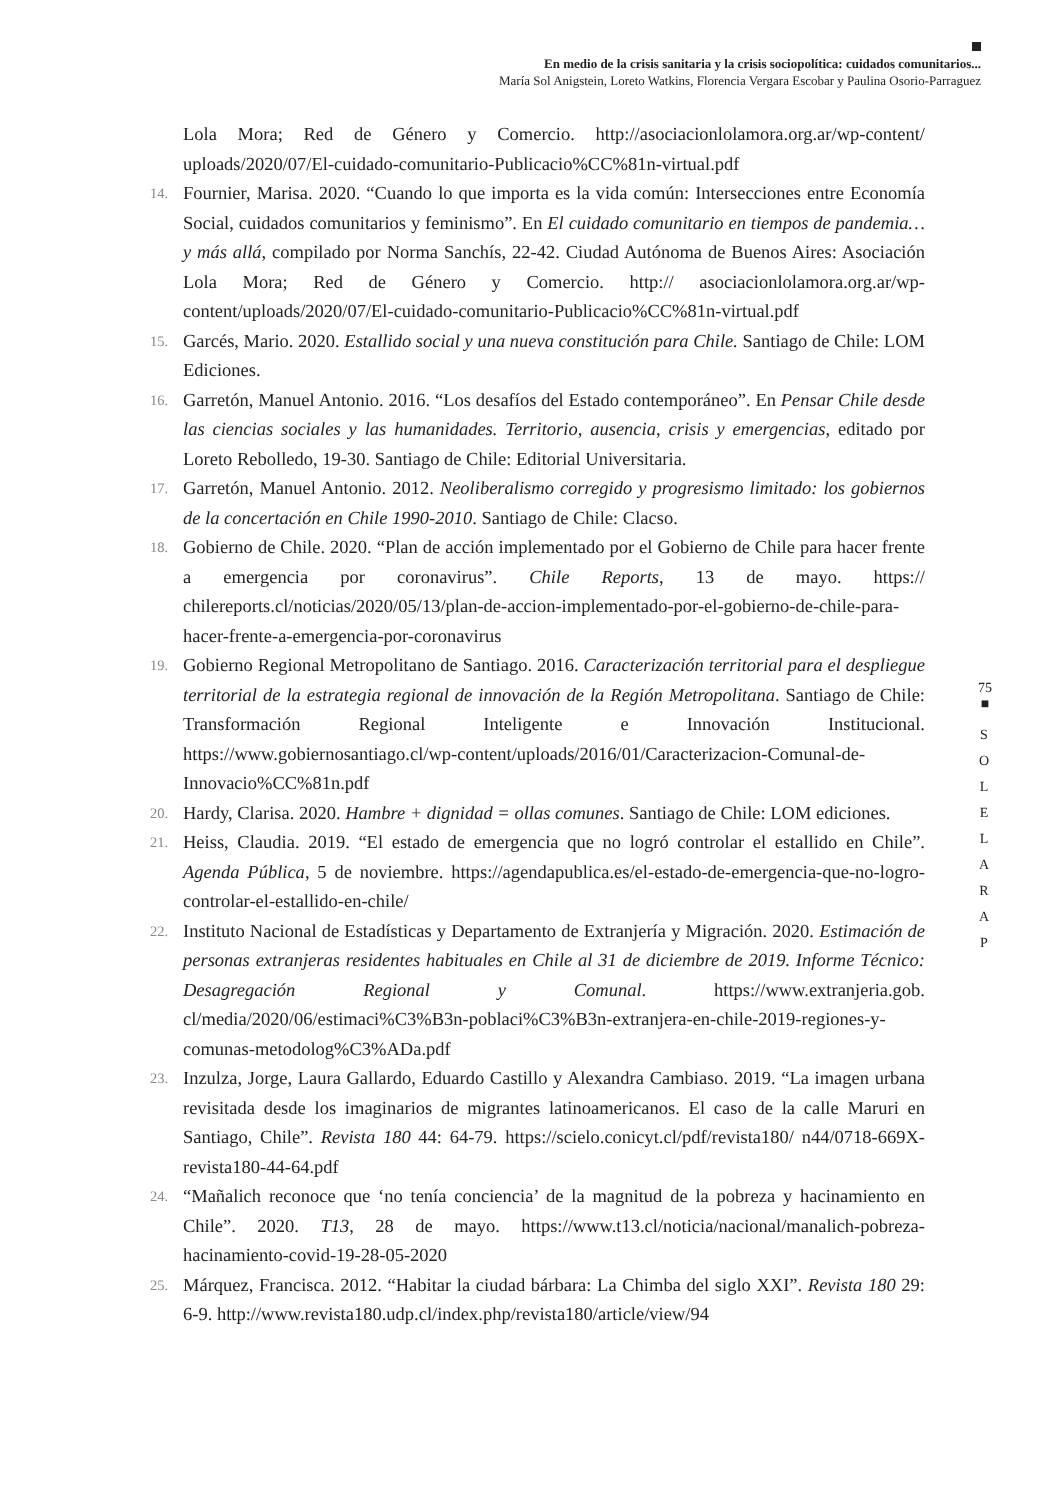En medio de la crisis sanitaria y la crisis sociopolítica: cuidados comunitarios...
María Sol Anigstein, Loreto Watkins, Florencia Vergara Escobar y Paulina Osorio-Parraguez
Lola Mora; Red de Género y Comercio. http://asociacionlolamora.org.ar/wp-content/ uploads/2020/07/El-cuidado-comunitario-Publicacio%CC%81n-virtual.pdf
14. Fournier, Marisa. 2020. “Cuando lo que importa es la vida común: Intersecciones entre Economía Social, cuidados comunitarios y feminismo”. En El cuidado comunitario en tiempos de pandemia… y más allá, compilado por Norma Sanchís, 22-42. Ciudad Autónoma de Buenos Aires: Asociación Lola Mora; Red de Género y Comercio. http:// asociacionlolamora.org.ar/wp-content/uploads/2020/07/El-cuidado-comunitario-Publicacio%CC%81n-virtual.pdf
15. Garcés, Mario. 2020. Estallido social y una nueva constitución para Chile. Santiago de Chile: LOM Ediciones.
16. Garretón, Manuel Antonio. 2016. “Los desafíos del Estado contemporáneo”. En Pensar Chile desde las ciencias sociales y las humanidades. Territorio, ausencia, crisis y emergencias, editado por Loreto Rebolledo, 19-30. Santiago de Chile: Editorial Universitaria.
17. Garretón, Manuel Antonio. 2012. Neoliberalismo corregido y progresismo limitado: los gobiernos de la concertación en Chile 1990-2010. Santiago de Chile: Clacso.
18. Gobierno de Chile. 2020. “Plan de acción implementado por el Gobierno de Chile para hacer frente a emergencia por coronavirus”. Chile Reports, 13 de mayo. https:// chilereports.cl/noticias/2020/05/13/plan-de-accion-implementado-por-el-gobierno-de-chile-para-hacer-frente-a-emergencia-por-coronavirus
19. Gobierno Regional Metropolitano de Santiago. 2016. Caracterización territorial para el despliegue territorial de la estrategia regional de innovación de la Región Metropolitana. Santiago de Chile: Transformación Regional Inteligente e Innovación Institucional. https://www.gobiernosantiago.cl/wp-content/uploads/2016/01/Caracterizacion-Comunal-de-Innovacio%CC%81n.pdf
20. Hardy, Clarisa. 2020. Hambre + dignidad = ollas comunes. Santiago de Chile: LOM ediciones.
21. Heiss, Claudia. 2019. “El estado de emergencia que no logró controlar el estallido en Chile”. Agenda Pública, 5 de noviembre. https://agendapublica.es/el-estado-de-emergencia-que-no-logro-controlar-el-estallido-en-chile/
22. Instituto Nacional de Estadísticas y Departamento de Extranjería y Migración. 2020. Estimación de personas extranjeras residentes habituales en Chile al 31 de diciembre de 2019. Informe Técnico: Desagregación Regional y Comunal. https://www.extranjeria.gob. cl/media/2020/06/estimaci%C3%B3n-poblaci%C3%B3n-extranjera-en-chile-2019-regiones-y-comunas-metodolog%C3%ADa.pdf
23. Inzulza, Jorge, Laura Gallardo, Eduardo Castillo y Alexandra Cambiaso. 2019. “La imagen urbana revisitada desde los imaginarios de migrantes latinoamericanos. El caso de la calle Maruri en Santiago, Chile”. Revista 180 44: 64-79. https://scielo.conicyt.cl/pdf/revista180/ n44/0718-669X-revista180-44-64.pdf
24. “Mañalich reconoce que ‘no tenía conciencia’ de la magnitud de la pobreza y hacinamiento en Chile”. 2020. T13, 28 de mayo. https://www.t13.cl/noticia/nacional/manalich-pobreza-hacinamiento-covid-19-28-05-2020
25. Márquez, Francisca. 2012. “Habitar la ciudad bárbara: La Chimba del siglo XXI”. Revista 180 29: 6-9. http://www.revista180.udp.cl/index.php/revista180/article/view/94
75
■
S
O
L
E
L
A
R
A
P